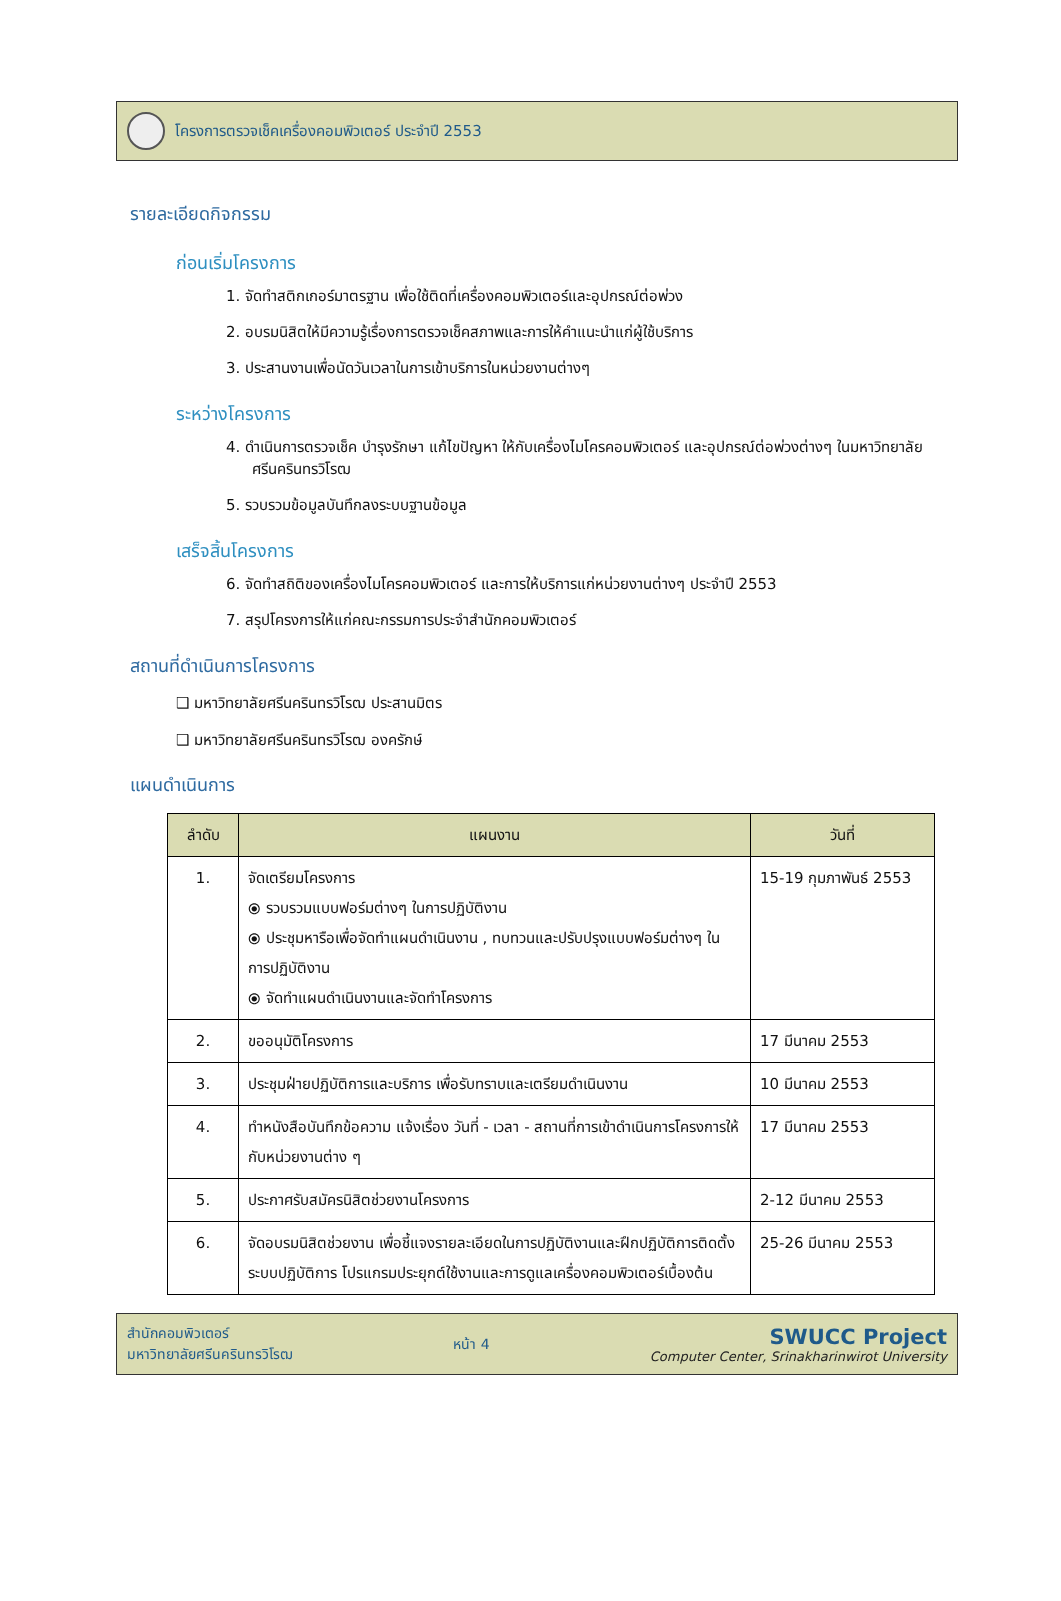โครงการตรวจเช็คเครื่องคอมพิวเตอร์ ประจำปี 2553
รายละเอียดกิจกรรม
ก่อนเริ่มโครงการ
1. จัดทำสติกเกอร์มาตรฐาน เพื่อใช้ติดที่เครื่องคอมพิวเตอร์และอุปกรณ์ต่อพ่วง
2. อบรมนิสิตให้มีความรู้เรื่องการตรวจเช็คสภาพและการให้คำแนะนำแก่ผู้ใช้บริการ
3. ประสานงานเพื่อนัดวันเวลาในการเข้าบริการในหน่วยงานต่างๆ
ระหว่างโครงการ
4. ดำเนินการตรวจเช็ค บำรุงรักษา แก้ไขปัญหา ให้กับเครื่องไมโครคอมพิวเตอร์ และอุปกรณ์ต่อพ่วงต่างๆ ในมหาวิทยาลัยศรีนครินทรวิโรฒ
5. รวบรวมข้อมูลบันทึกลงระบบฐานข้อมูล
เสร็จสิ้นโครงการ
6. จัดทำสถิติของเครื่องไมโครคอมพิวเตอร์ และการให้บริการแก่หน่วยงานต่างๆ ประจำปี 2553
7. สรุปโครงการให้แก่คณะกรรมการประจำสำนักคอมพิวเตอร์
สถานที่ดำเนินการโครงการ
❑ มหาวิทยาลัยศรีนครินทรวิโรฒ ประสานมิตร
❑ มหาวิทยาลัยศรีนครินทรวิโรฒ องครักษ์
แผนดำเนินการ
| ลำดับ | แผนงาน | วันที่ |
| --- | --- | --- |
| 1. | จัดเตรียมโครงการ ⦿ รวบรวมแบบฟอร์มต่างๆ ในการปฏิบัติงาน ⦿ ประชุมหารือเพื่อจัดทำแผนดำเนินงาน , ทบทวนและปรับปรุงแบบฟอร์มต่างๆ ในการปฏิบัติงาน ⦿ จัดทำแผนดำเนินงานและจัดทำโครงการ | 15-19 กุมภาพันธ์ 2553 |
| 2. | ขออนุมัติโครงการ | 17 มีนาคม 2553 |
| 3. | ประชุมฝ่ายปฏิบัติการและบริการ เพื่อรับทราบและเตรียมดำเนินงาน | 10 มีนาคม 2553 |
| 4. | ทำหนังสือบันทึกข้อความ แจ้งเรื่อง วันที่ - เวลา - สถานที่การเข้าดำเนินการโครงการให้กับหน่วยงานต่าง ๆ | 17 มีนาคม 2553 |
| 5. | ประกาศรับสมัครนิสิตช่วยงานโครงการ | 2-12 มีนาคม 2553 |
| 6. | จัดอบรมนิสิตช่วยงาน เพื่อชี้แจงรายละเอียดในการปฏิบัติงานและฝึกปฏิบัติการติดตั้งระบบปฏิบัติการ โปรแกรมประยุกต์ใช้งานและการดูแลเครื่องคอมพิวเตอร์เบื้องต้น | 25-26 มีนาคม 2553 |
สำนักคอมพิวเตอร์
มหาวิทยาลัยศรีนครินทรวิโรฒ
หน้า 4
SWUCC Project
Computer Center, Srinakharinwirot University